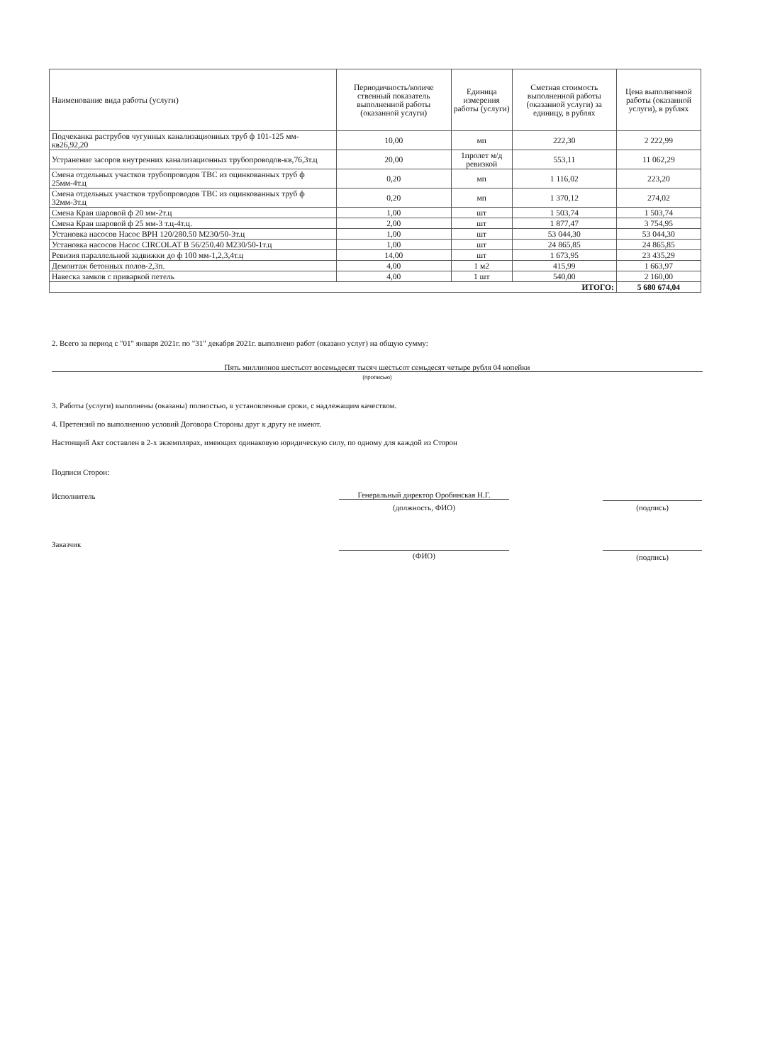| Наименование вида работы (услуги) | Периодичность/количе ственный показатель выполненной работы (оказанной услуги) | Единица измерения работы (услуги) | Сметная стоимость выполненной работы (оказанной услуги) за единицу, в рублях | Цена выполненной работы (оказанной услуги), в рублях |
| --- | --- | --- | --- | --- |
| Подчеканка раструбов чугунных канализационных труб ф 101-125 мм-кв26,92,20 | 10,00 | мп | 222,30 | 2 222,99 |
| Устранение засоров внутренних канализационных трубопроводов-кв,76,3т.ц | 20,00 | 1пролет м/д ревизкой | 553,11 | 11 062,29 |
| Смена отдельных участков трубопроводов ТВС из оцинкованных труб ф 25мм-4т.ц | 0,20 | мп | 1 116,02 | 223,20 |
| Смена отдельных участков трубопроводов ТВС из оцинкованных труб ф 32мм-3т.ц | 0,20 | мп | 1 370,12 | 274,02 |
| Смена Кран шаровой ф 20 мм-2т.ц | 1,00 | шт | 1 503,74 | 1 503,74 |
| Смена Кран шаровой ф 25 мм-3 т.ц-4т.ц. | 2,00 | шт | 1 877,47 | 3 754,95 |
| Установка насосов Насос ВРН 120/280.50 М230/50-3т.ц | 1,00 | шт | 53 044,30 | 53 044,30 |
| Установка насосов Насос CIRCOLAT B 56/250.40 M230/50-1т.ц | 1,00 | шт | 24 865,85 | 24 865,85 |
| Ревизия параллельной задвижки до ф 100 мм-1,2,3,4т.ц | 14,00 | шт | 1 673,95 | 23 435,29 |
| Демонтаж бетонных полов-2,3п. | 4,00 | 1 м2 | 415,99 | 1 663,97 |
| Навеска замков с приваркой петель | 4,00 | 1 шт | 540,00 | 2 160,00 |
| ИТОГО: | | | | 5 680 674,04 |
2. Всего за период с "01" января 2021г. по "31" декабря 2021г. выполнено работ (оказано услуг) на общую сумму:
Пять миллионов шестьсот восемьдесят тысяч шестьсот семьдесят четыре рубля 04 копейки
(прописью)
3. Работы (услуги) выполнены (оказаны) полностью, в установленные сроки, с надлежащим качеством.
4. Претензий по выполнению условий Договора Стороны друг к другу не имеют.
Настоящий Акт составлен в 2-х экземплярах, имеющих одинаковую юридическую силу, по одному для каждой из Сторон
Подписи Сторон:
Исполнитель Генеральный директор Оробинская Н.Г.
(должность, ФИО) (подпись)
Заказчик
(ФИО) (подпись)